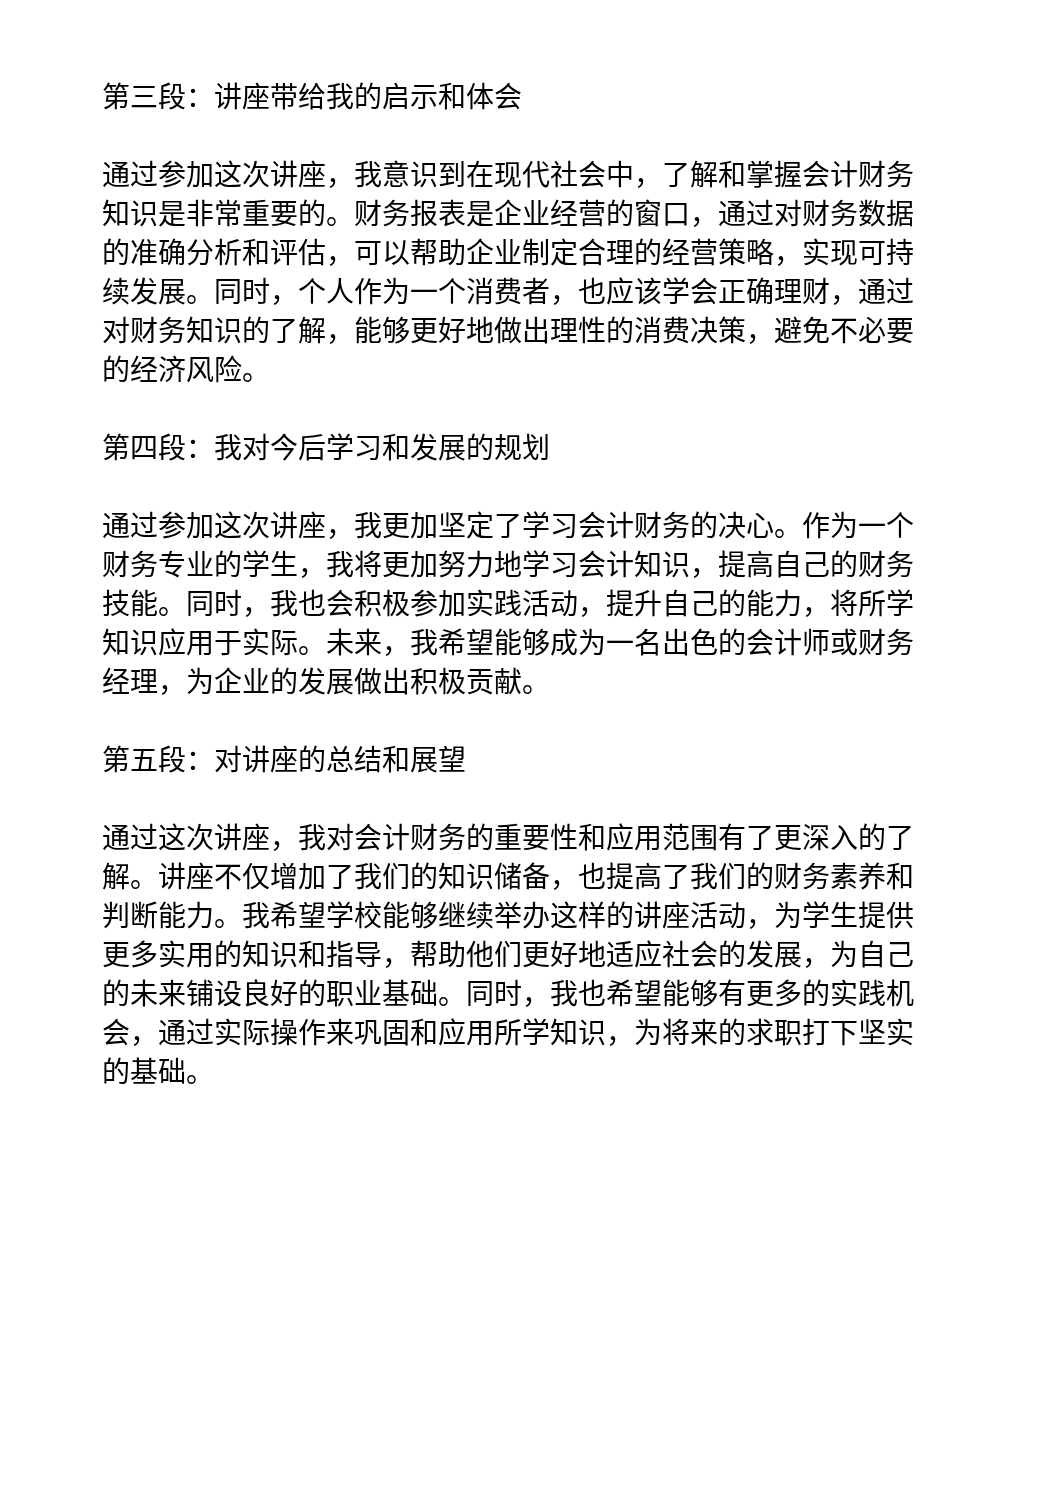第三段：讲座带给我的启示和体会
通过参加这次讲座，我意识到在现代社会中，了解和掌握会计财务知识是非常重要的。财务报表是企业经营的窗口，通过对财务数据的准确分析和评估，可以帮助企业制定合理的经营策略，实现可持续发展。同时，个人作为一个消费者，也应该学会正确理财，通过对财务知识的了解，能够更好地做出理性的消费决策，避免不必要的经济风险。
第四段：我对今后学习和发展的规划
通过参加这次讲座，我更加坚定了学习会计财务的决心。作为一个财务专业的学生，我将更加努力地学习会计知识，提高自己的财务技能。同时，我也会积极参加实践活动，提升自己的能力，将所学知识应用于实际。未来，我希望能够成为一名出色的会计师或财务经理，为企业的发展做出积极贡献。
第五段：对讲座的总结和展望
通过这次讲座，我对会计财务的重要性和应用范围有了更深入的了解。讲座不仅增加了我们的知识储备，也提高了我们的财务素养和判断能力。我希望学校能够继续举办这样的讲座活动，为学生提供更多实用的知识和指导，帮助他们更好地适应社会的发展，为自己的未来铺设良好的职业基础。同时，我也希望能够有更多的实践机会，通过实际操作来巩固和应用所学知识，为将来的求职打下坚实的基础。